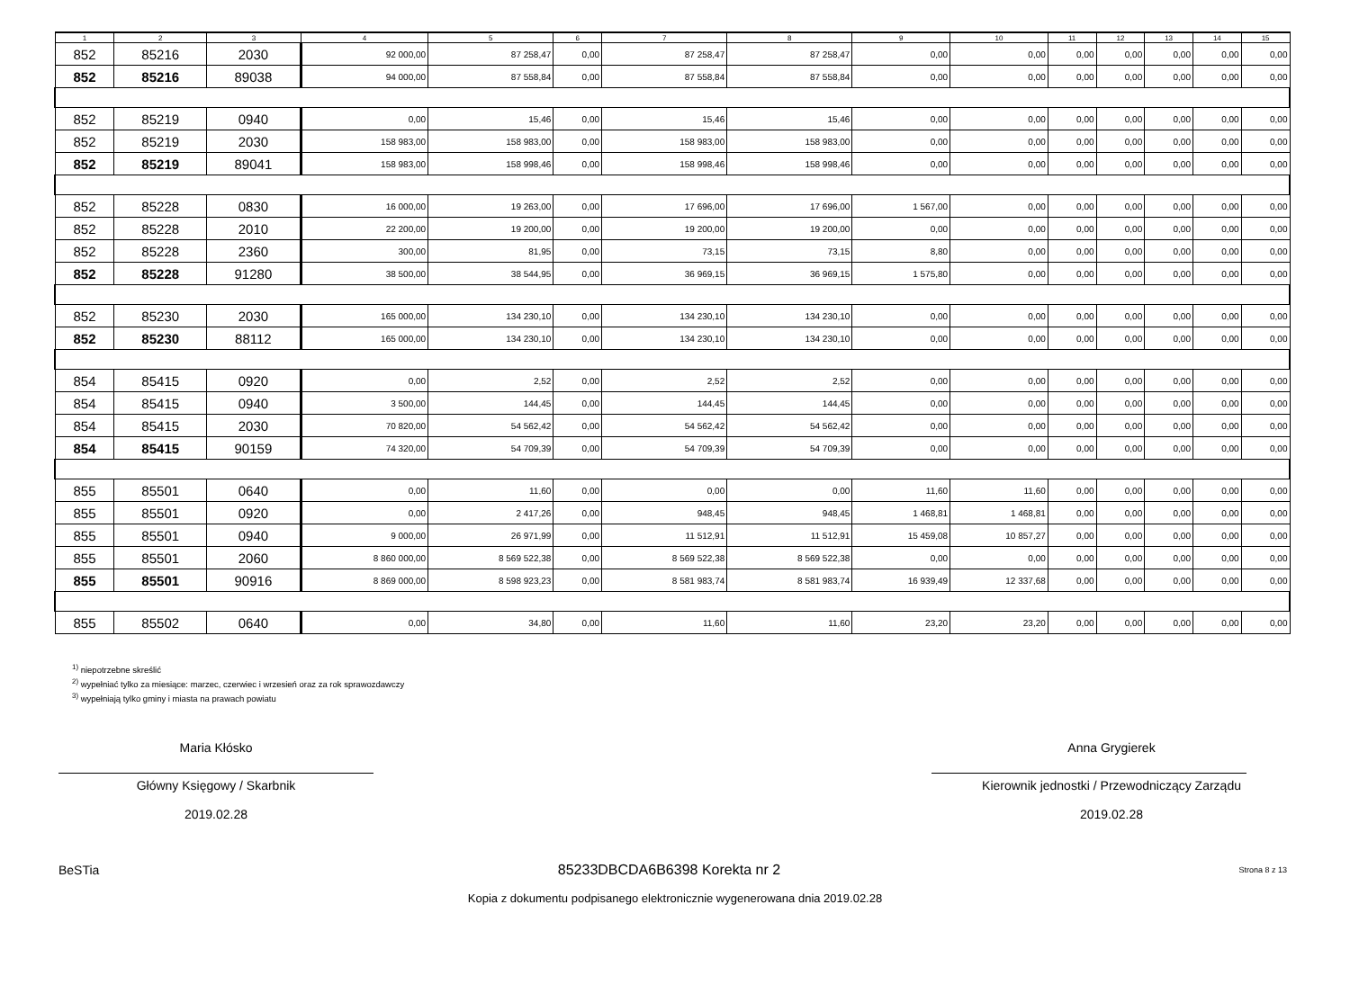| 1 | 2 | 3 | 4 | 5 | 6 | 7 | 8 | 9 | 10 | 11 | 12 | 13 | 14 | 15 |
| --- | --- | --- | --- | --- | --- | --- | --- | --- | --- | --- | --- | --- | --- | --- |
| 852 | 85216 | 2030 | 92 000,00 | 87 258,47 | 0,00 | 87 258,47 | 87 258,47 | 0,00 | 0,00 | 0,00 | 0,00 | 0,00 | 0,00 | 0,00 |
| 852 | 85216 | 89038 | 94 000,00 | 87 558,84 | 0,00 | 87 558,84 | 87 558,84 | 0,00 | 0,00 | 0,00 | 0,00 | 0,00 | 0,00 | 0,00 |
| 852 | 85219 | 0940 | 0,00 | 15,46 | 0,00 | 15,46 | 15,46 | 0,00 | 0,00 | 0,00 | 0,00 | 0,00 | 0,00 | 0,00 |
| 852 | 85219 | 2030 | 158 983,00 | 158 983,00 | 0,00 | 158 983,00 | 158 983,00 | 0,00 | 0,00 | 0,00 | 0,00 | 0,00 | 0,00 | 0,00 |
| 852 | 85219 | 89041 | 158 983,00 | 158 998,46 | 0,00 | 158 998,46 | 158 998,46 | 0,00 | 0,00 | 0,00 | 0,00 | 0,00 | 0,00 | 0,00 |
| 852 | 85228 | 0830 | 16 000,00 | 19 263,00 | 0,00 | 17 696,00 | 17 696,00 | 1 567,00 | 0,00 | 0,00 | 0,00 | 0,00 | 0,00 | 0,00 |
| 852 | 85228 | 2010 | 22 200,00 | 19 200,00 | 0,00 | 19 200,00 | 19 200,00 | 0,00 | 0,00 | 0,00 | 0,00 | 0,00 | 0,00 | 0,00 |
| 852 | 85228 | 2360 | 300,00 | 81,95 | 0,00 | 73,15 | 73,15 | 8,80 | 0,00 | 0,00 | 0,00 | 0,00 | 0,00 | 0,00 |
| 852 | 85228 | 91280 | 38 500,00 | 38 544,95 | 0,00 | 36 969,15 | 36 969,15 | 1 575,80 | 0,00 | 0,00 | 0,00 | 0,00 | 0,00 | 0,00 |
| 852 | 85230 | 2030 | 165 000,00 | 134 230,10 | 0,00 | 134 230,10 | 134 230,10 | 0,00 | 0,00 | 0,00 | 0,00 | 0,00 | 0,00 | 0,00 |
| 852 | 85230 | 88112 | 165 000,00 | 134 230,10 | 0,00 | 134 230,10 | 134 230,10 | 0,00 | 0,00 | 0,00 | 0,00 | 0,00 | 0,00 | 0,00 |
| 854 | 85415 | 0920 | 0,00 | 2,52 | 0,00 | 2,52 | 2,52 | 0,00 | 0,00 | 0,00 | 0,00 | 0,00 | 0,00 | 0,00 |
| 854 | 85415 | 0940 | 3 500,00 | 144,45 | 0,00 | 144,45 | 144,45 | 0,00 | 0,00 | 0,00 | 0,00 | 0,00 | 0,00 | 0,00 |
| 854 | 85415 | 2030 | 70 820,00 | 54 562,42 | 0,00 | 54 562,42 | 54 562,42 | 0,00 | 0,00 | 0,00 | 0,00 | 0,00 | 0,00 | 0,00 |
| 854 | 85415 | 90159 | 74 320,00 | 54 709,39 | 0,00 | 54 709,39 | 54 709,39 | 0,00 | 0,00 | 0,00 | 0,00 | 0,00 | 0,00 | 0,00 |
| 855 | 85501 | 0640 | 0,00 | 11,60 | 0,00 | 0,00 | 0,00 | 11,60 | 11,60 | 0,00 | 0,00 | 0,00 | 0,00 | 0,00 |
| 855 | 85501 | 0920 | 0,00 | 2 417,26 | 0,00 | 948,45 | 948,45 | 1 468,81 | 1 468,81 | 0,00 | 0,00 | 0,00 | 0,00 | 0,00 |
| 855 | 85501 | 0940 | 9 000,00 | 26 971,99 | 0,00 | 11 512,91 | 11 512,91 | 15 459,08 | 10 857,27 | 0,00 | 0,00 | 0,00 | 0,00 | 0,00 |
| 855 | 85501 | 2060 | 8 860 000,00 | 8 569 522,38 | 0,00 | 8 569 522,38 | 8 569 522,38 | 0,00 | 0,00 | 0,00 | 0,00 | 0,00 | 0,00 | 0,00 |
| 855 | 85501 | 90916 | 8 869 000,00 | 8 598 923,23 | 0,00 | 8 581 983,74 | 8 581 983,74 | 16 939,49 | 12 337,68 | 0,00 | 0,00 | 0,00 | 0,00 | 0,00 |
| 855 | 85502 | 0640 | 0,00 | 34,80 | 0,00 | 11,60 | 11,60 | 23,20 | 23,20 | 0,00 | 0,00 | 0,00 | 0,00 | 0,00 |
<sup>1)</sup> niepotrzebne skreślić
<sup>2)</sup> wypełniać tylko za miesiące: marzec, czerwiec i wrzesień oraz za rok sprawozdawczy
<sup>3)</sup> wypełniają tylko gminy i miasta na prawach powiatu
Maria Kłósko
Główny Księgowy / Skarbnik
2019.02.28
Anna Grygierek
Kierownik jednostki / Przewodniczący Zarządu
2019.02.28
BeSTia 85233DBCDA6B6398 Korekta nr 2 Strona 8 z 13
Kopia z dokumentu podpisanego elektronicznie wygenerowana dnia 2019.02.28